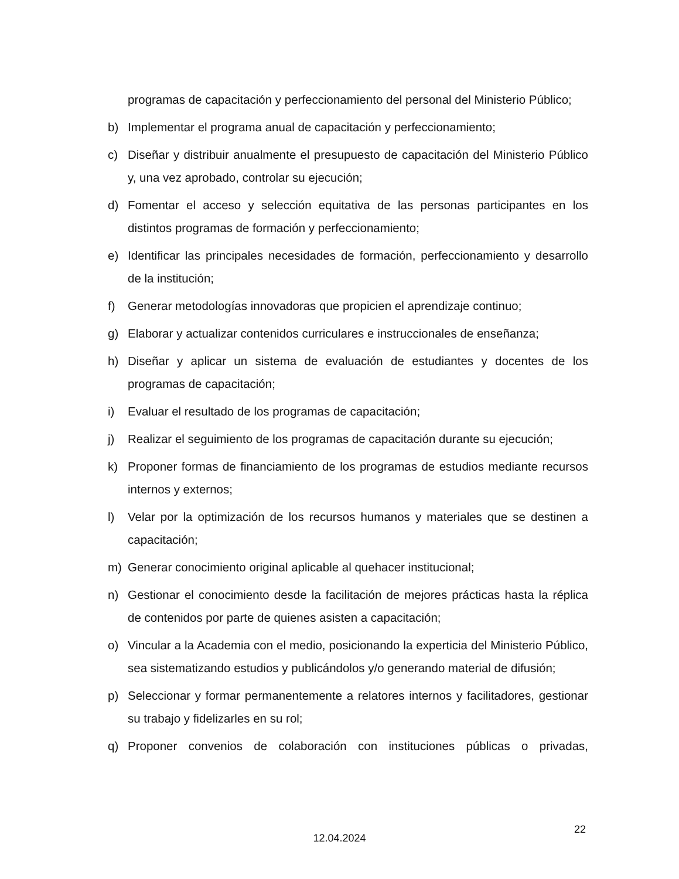programas de capacitación y perfeccionamiento del personal del Ministerio Público;
b) Implementar el programa anual de capacitación y perfeccionamiento;
c) Diseñar y distribuir anualmente el presupuesto de capacitación del Ministerio Público y, una vez aprobado, controlar su ejecución;
d) Fomentar el acceso y selección equitativa de las personas participantes en los distintos programas de formación y perfeccionamiento;
e) Identificar las principales necesidades de formación, perfeccionamiento y desarrollo de la institución;
f) Generar metodologías innovadoras que propicien el aprendizaje continuo;
g) Elaborar y actualizar contenidos curriculares e instruccionales de enseñanza;
h) Diseñar y aplicar un sistema de evaluación de estudiantes y docentes de los programas de capacitación;
i) Evaluar el resultado de los programas de capacitación;
j) Realizar el seguimiento de los programas de capacitación durante su ejecución;
k) Proponer formas de financiamiento de los programas de estudios mediante recursos internos y externos;
l) Velar por la optimización de los recursos humanos y materiales que se destinen a capacitación;
m) Generar conocimiento original aplicable al quehacer institucional;
n) Gestionar el conocimiento desde la facilitación de mejores prácticas hasta la réplica de contenidos por parte de quienes asisten a capacitación;
o) Vincular a la Academia con el medio, posicionando la experticia del Ministerio Público, sea sistematizando estudios y publicándolos y/o generando material de difusión;
p) Seleccionar y formar permanentemente a relatores internos y facilitadores, gestionar su trabajo y fidelizarles en su rol;
q) Proponer convenios de colaboración con instituciones públicas o privadas,
22
12.04.2024